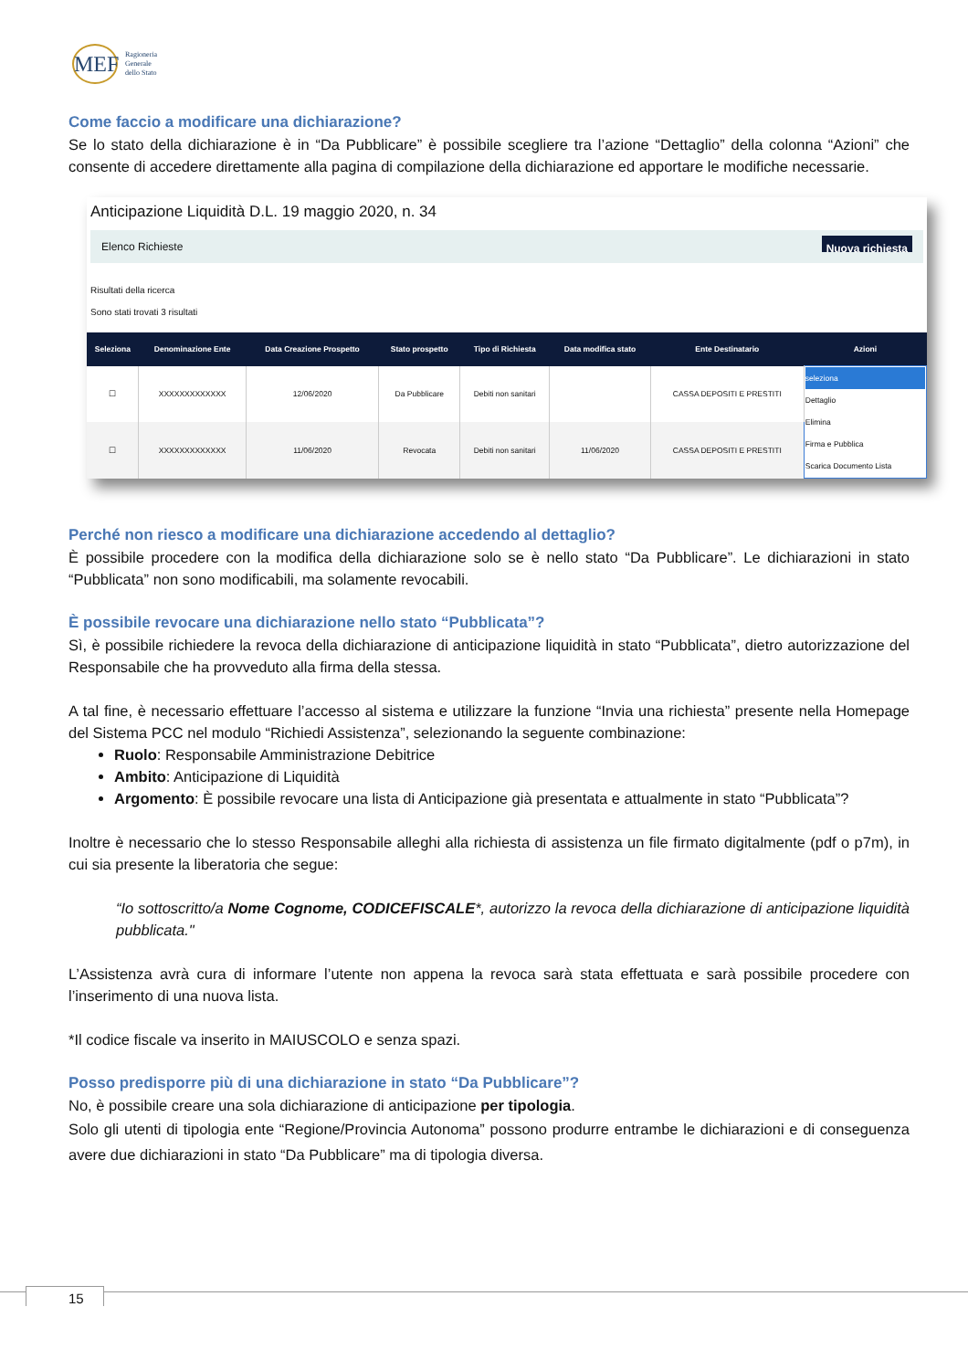MEF
Ragioneria
Generale
dello Stato
Come faccio a modificare una dichiarazione?
Se lo stato della dichiarazione è in “Da Pubblicare” è possibile scegliere tra l’azione “Dettaglio” della colonna “Azioni” che consente di accedere direttamente alla pagina di compilazione della dichiarazione ed apportare le modifiche necessarie.
Anticipazione Liquidità D.L. 19 maggio 2020, n. 34
Elenco Richieste Nuova richiesta
Risultati della ricerca
Sono stati trovati 3 risultati
| Seleziona | Denominazione Ente | Data Creazione Prospetto | Stato prospetto | Tipo di Richiesta | Data modifica stato | Ente Destinatario | Azioni |
| --- | --- | --- | --- | --- | --- | --- | --- |
| ☐ | XXXXXXXXXXXXX | 12/06/2020 | Da Pubblicare | Debiti non sanitari | | CASSA DEPOSITI E PRESTITI | seleziona Dettaglio Elimina Firma e Pubblica Scarica Documento Lista |
| ☐ | XXXXXXXXXXXXX | 11/06/2020 | Revocata | Debiti non sanitari | 11/06/2020 | CASSA DEPOSITI E PRESTITI | |
Perché non riesco a modificare una dichiarazione accedendo al dettaglio?
È possibile procedere con la modifica della dichiarazione solo se è nello stato “Da Pubblicare”. Le dichiarazioni in stato “Pubblicata” non sono modificabili, ma solamente revocabili.
È possibile revocare una dichiarazione nello stato “Pubblicata”?
Sì, è possibile richiedere la revoca della dichiarazione di anticipazione liquidità in stato “Pubblicata”, dietro autorizzazione del Responsabile che ha provveduto alla firma della stessa.
A tal fine, è necessario effettuare l’accesso al sistema e utilizzare la funzione “Invia una richiesta” presente nella Homepage del Sistema PCC nel modulo “Richiedi Assistenza”, selezionando la seguente combinazione:
Ruolo: Responsabile Amministrazione Debitrice
Ambito: Anticipazione di Liquidità
Argomento: È possibile revocare una lista di Anticipazione già presentata e attualmente in stato “Pubblicata”?
Inoltre è necessario che lo stesso Responsabile alleghi alla richiesta di assistenza un file firmato digitalmente (pdf o p7m), in cui sia presente la liberatoria che segue:
“Io sottoscritto/a Nome Cognome, CODICEFISCALE*, autorizzo la revoca della dichiarazione di anticipazione liquidità pubblicata."
L’Assistenza avrà cura di informare l’utente non appena la revoca sarà stata effettuata e sarà possibile procedere con l’inserimento di una nuova lista.
*Il codice fiscale va inserito in MAIUSCOLO e senza spazi.
Posso predisporre più di una dichiarazione in stato “Da Pubblicare”?
No, è possibile creare una sola dichiarazione di anticipazione per tipologia.
Solo gli utenti di tipologia ente “Regione/Provincia Autonoma” possono produrre entrambe le dichiarazioni e di conseguenza avere due dichiarazioni in stato “Da Pubblicare” ma di tipologia diversa.
15